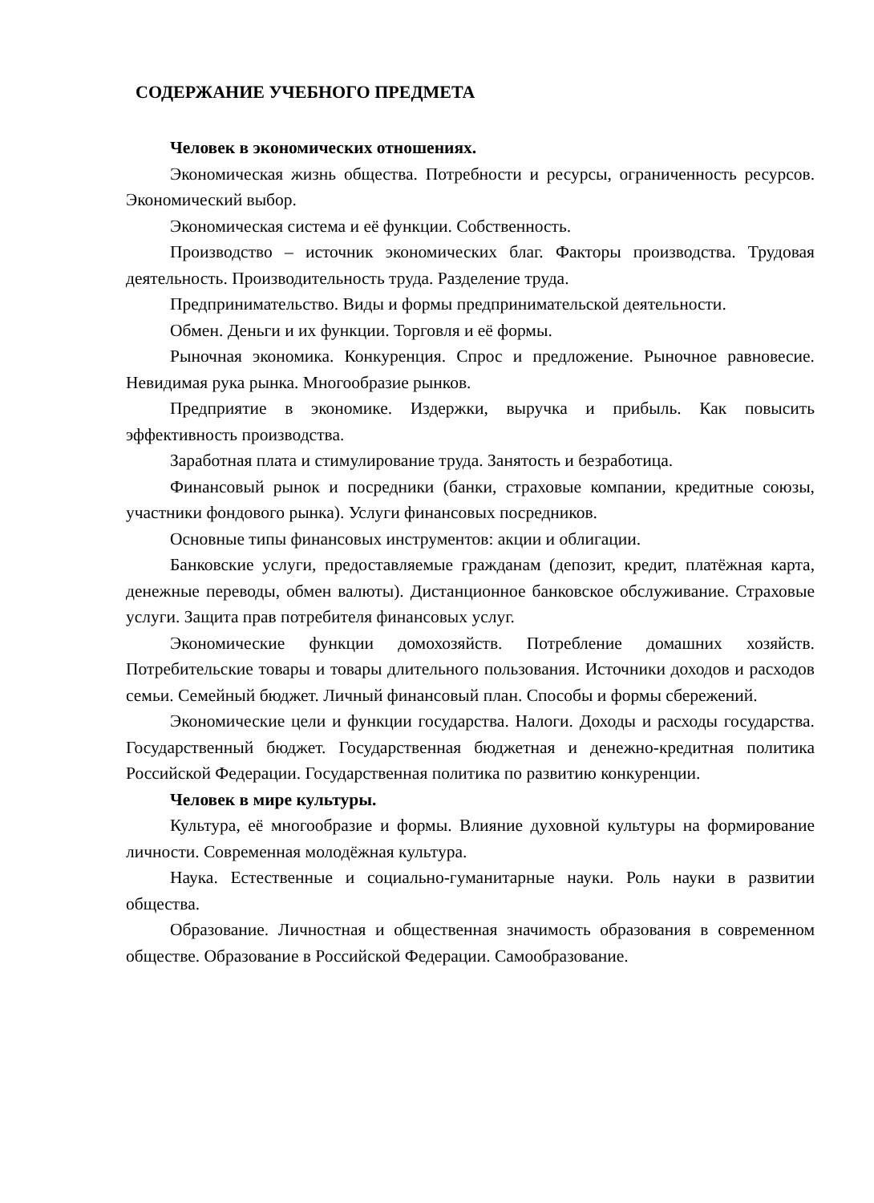СОДЕРЖАНИЕ УЧЕБНОГО ПРЕДМЕТА
Человек в экономических отношениях.
Экономическая жизнь общества. Потребности и ресурсы, ограниченность ресурсов. Экономический выбор.
Экономическая система и её функции. Собственность.
Производство – источник экономических благ. Факторы производства. Трудовая деятельность. Производительность труда. Разделение труда.
Предпринимательство. Виды и формы предпринимательской деятельности.
Обмен. Деньги и их функции. Торговля и её формы.
Рыночная экономика. Конкуренция. Спрос и предложение. Рыночное равновесие. Невидимая рука рынка. Многообразие рынков.
Предприятие в экономике. Издержки, выручка и прибыль. Как повысить эффективность производства.
Заработная плата и стимулирование труда. Занятость и безработица.
Финансовый рынок и посредники (банки, страховые компании, кредитные союзы, участники фондового рынка). Услуги финансовых посредников.
Основные типы финансовых инструментов: акции и облигации.
Банковские услуги, предоставляемые гражданам (депозит, кредит, платёжная карта, денежные переводы, обмен валюты). Дистанционное банковское обслуживание. Страховые услуги. Защита прав потребителя финансовых услуг.
Экономические функции домохозяйств. Потребление домашних хозяйств. Потребительские товары и товары длительного пользования. Источники доходов и расходов семьи. Семейный бюджет. Личный финансовый план. Способы и формы сбережений.
Экономические цели и функции государства. Налоги. Доходы и расходы государства. Государственный бюджет. Государственная бюджетная и денежно-кредитная политика Российской Федерации. Государственная политика по развитию конкуренции.
Человек в мире культуры.
Культура, её многообразие и формы. Влияние духовной культуры на формирование личности. Современная молодёжная культура.
Наука. Естественные и социально-гуманитарные науки. Роль науки в развитии общества.
Образование. Личностная и общественная значимость образования в современном обществе. Образование в Российской Федерации. Самообразование.